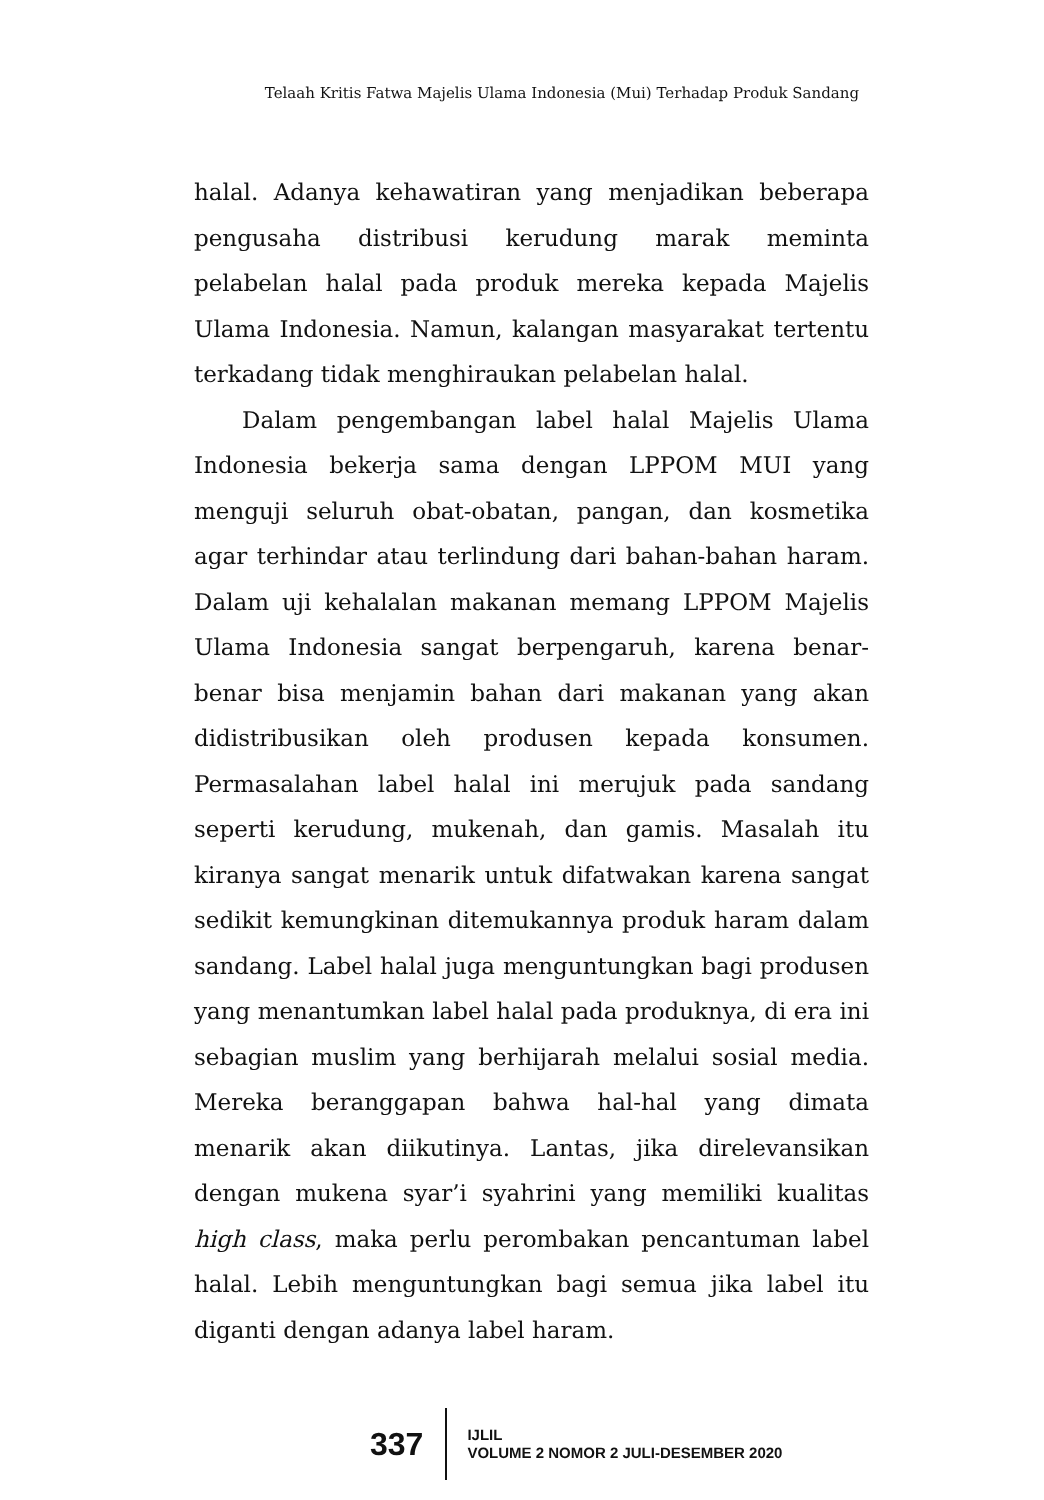Telaah Kritis Fatwa Majelis Ulama Indonesia (Mui) Terhadap Produk Sandang
halal. Adanya kehawatiran yang menjadikan beberapa pengusaha distribusi kerudung marak meminta pelabelan halal pada produk mereka kepada Majelis Ulama Indonesia. Namun, kalangan masyarakat tertentu terkadang tidak menghiraukan pelabelan halal.
Dalam pengembangan label halal Majelis Ulama Indonesia bekerja sama dengan LPPOM MUI yang menguji seluruh obat-obatan, pangan, dan kosmetika agar terhindar atau terlindung dari bahan-bahan haram. Dalam uji kehalalan makanan memang LPPOM Majelis Ulama Indonesia sangat berpengaruh, karena benar-benar bisa menjamin bahan dari makanan yang akan didistribusikan oleh produsen kepada konsumen. Permasalahan label halal ini merujuk pada sandang seperti kerudung, mukenah, dan gamis. Masalah itu kiranya sangat menarik untuk difatwakan karena sangat sedikit kemungkinan ditemukannya produk haram dalam sandang. Label halal juga menguntungkan bagi produsen yang menantumkan label halal pada produknya, di era ini sebagian muslim yang berhijarah melalui sosial media. Mereka beranggapan bahwa hal-hal yang dimata menarik akan diikutinya. Lantas, jika direlevansikan dengan mukena syar’i syahrini yang memiliki kualitas high class, maka perlu perombakan pencantuman label halal. Lebih menguntungkan bagi semua jika label itu diganti dengan adanya label haram.
337
IJLIL
VOLUME 2 NOMOR 2 JULI-DESEMBER 2020